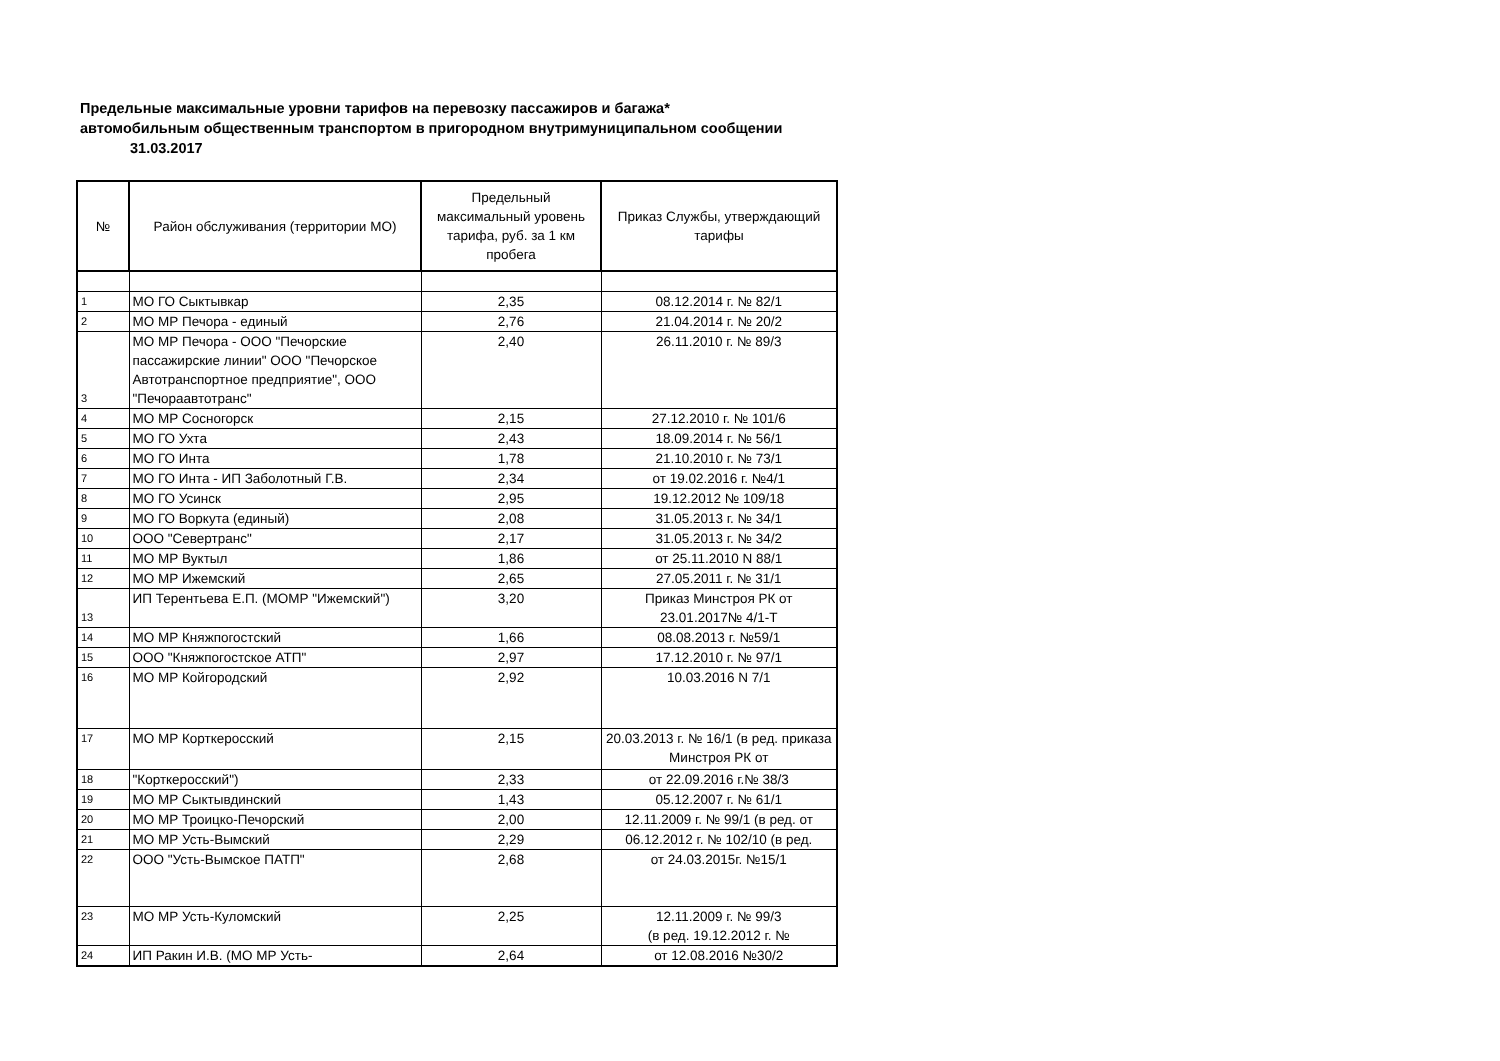Предельные максимальные уровни тарифов на перевозку пассажиров и багажа*
автомобильным общественным транспортом в пригородном внутримуниципальном сообщении
31.03.2017
| № | Район обслуживания (территории МО) | Предельный максимальный уровень тарифа, руб. за 1 км пробега | Приказ Службы, утверждающий тарифы |
| --- | --- | --- | --- |
| 1 | МО ГО Сыктывкар | 2,35 | 08.12.2014 г. № 82/1 |
| 2 | МО МР Печора - единый | 2,76 | 21.04.2014 г. № 20/2 |
| 3 | МО МР Печора - ООО "Печорские пассажирские линии" ООО "Печорское Автотранспортное предприятие", ООО "Печораавтотранс" | 2,40 | 26.11.2010 г. № 89/3 |
| 4 | МО МР Сосногорск | 2,15 | 27.12.2010 г. № 101/6 |
| 5 | МО ГО Ухта | 2,43 | 18.09.2014 г. № 56/1 |
| 6 | МО ГО Инта | 1,78 | 21.10.2010 г. № 73/1 |
| 7 | МО ГО Инта - ИП Заболотный Г.В. | 2,34 | от 19.02.2016 г. №4/1 |
| 8 | МО ГО Усинск | 2,95 | 19.12.2012 № 109/18 |
| 9 | МО ГО Воркута (единый) | 2,08 | 31.05.2013 г. № 34/1 |
| 10 | ООО "Севертранс" | 2,17 | 31.05.2013 г. № 34/2 |
| 11 | МО МР Вуктыл | 1,86 | от 25.11.2010 N 88/1 |
| 12 | МО МР Ижемский | 2,65 | 27.05.2011 г. № 31/1 |
| 13 | ИП Терентьева Е.П. (МОМР "Ижемский") | 3,20 | Приказ Минстроя РК от 23.01.2017№ 4/1-Т |
| 14 | МО МР Княжпогостский | 1,66 | 08.08.2013 г. №59/1 |
| 15 | ООО "Княжпогостское АТП" | 2,97 | 17.12.2010 г. № 97/1 |
| 16 | МО МР Койгородский | 2,92 | 10.03.2016 N 7/1 |
| 17 | МО МР Корткеросский | 2,15 | 20.03.2013 г. № 16/1 (в ред. приказа Минстроя РК от |
| 18 | "Корткеросский") | 2,33 | от 22.09.2016 г.№ 38/3 |
| 19 | МО МР Сыктывдинский | 1,43 | 05.12.2007 г. № 61/1 |
| 20 | МО МР Троицко-Печорский | 2,00 | 12.11.2009 г. № 99/1 (в ред. от |
| 21 | МО МР Усть-Вымский | 2,29 | 06.12.2012 г. № 102/10 (в ред. |
| 22 | ООО "Усть-Вымское ПАТП" | 2,68 | от 24.03.2015г. №15/1 |
| 23 | МО МР Усть-Куломский | 2,25 | 12.11.2009 г. № 99/3 (в ред. 19.12.2012 г. № |
| 24 | ИП Ракин И.В. (МО МР Усть- | 2,64 | от 12.08.2016 №30/2 |